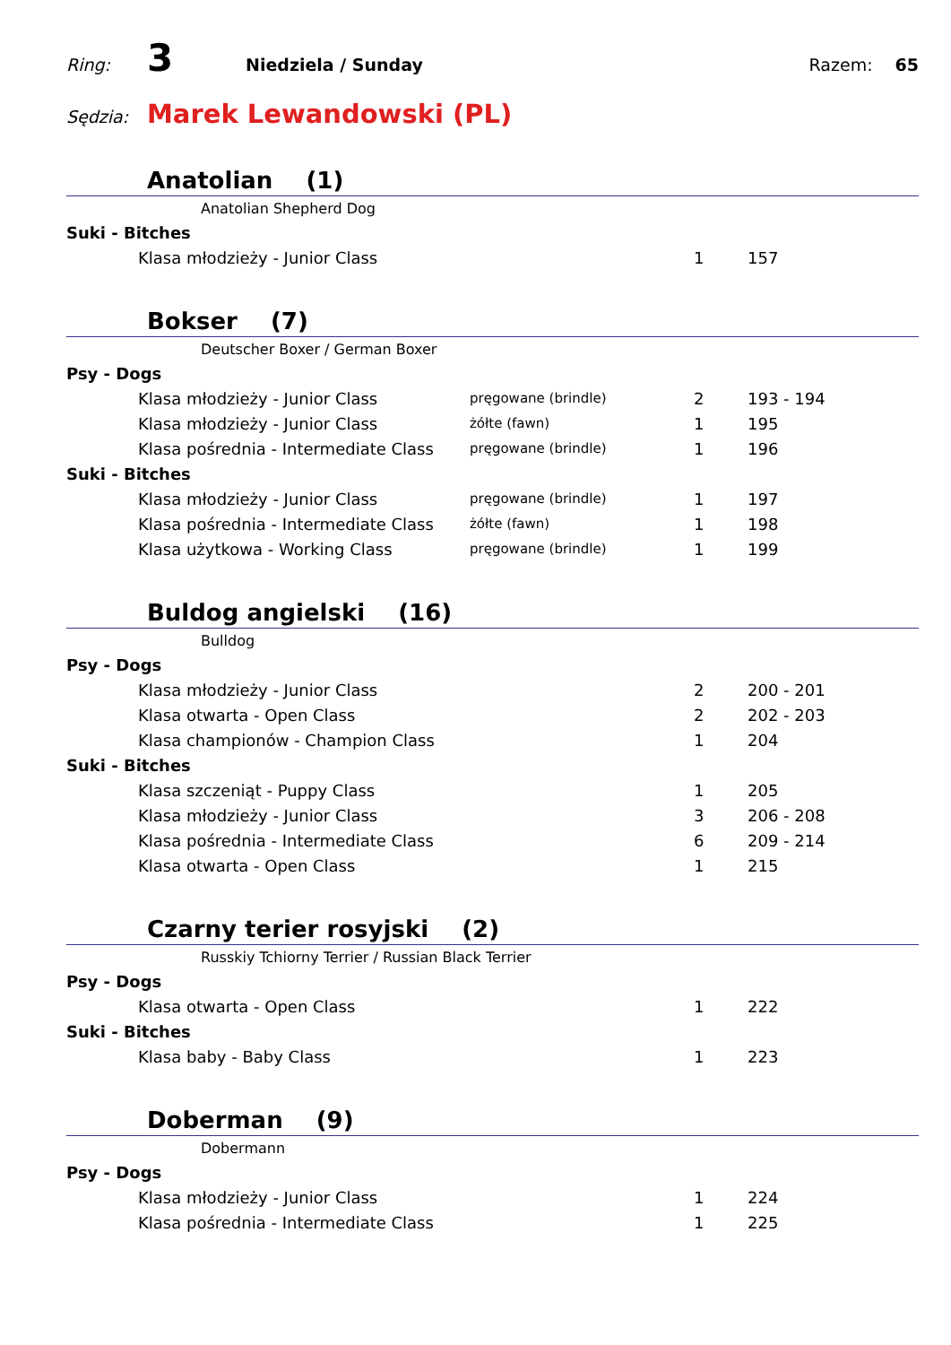Ring: 3 Niedziela / Sunday Razem: 65
Sędzia: Marek Lewandowski (PL)
Anatolian (1)
| Anatolian Shepherd Dog | | | |
| Suki - Bitches | | | |
| Klasa młodzieży - Junior Class | | 1 | 157 |
Bokser (7)
| Deutscher Boxer / German Boxer | | | |
| Psy - Dogs | | | |
| Klasa młodzieży - Junior Class | pręgowane (brindle) | 2 | 193 - 194 |
| Klasa młodzieży - Junior Class | żółte (fawn) | 1 | 195 |
| Klasa pośrednia - Intermediate Class | pręgowane (brindle) | 1 | 196 |
| Suki - Bitches | | | |
| Klasa młodzieży - Junior Class | pręgowane (brindle) | 1 | 197 |
| Klasa pośrednia - Intermediate Class | żółte (fawn) | 1 | 198 |
| Klasa użytkowa - Working Class | pręgowane (brindle) | 1 | 199 |
Buldog angielski (16)
| Bulldog | | | |
| Psy - Dogs | | | |
| Klasa młodzieży - Junior Class | | 2 | 200 - 201 |
| Klasa otwarta - Open Class | | 2 | 202 - 203 |
| Klasa championów - Champion Class | | 1 | 204 |
| Suki - Bitches | | | |
| Klasa szczeniąt - Puppy Class | | 1 | 205 |
| Klasa młodzieży - Junior Class | | 3 | 206 - 208 |
| Klasa pośrednia - Intermediate Class | | 6 | 209 - 214 |
| Klasa otwarta - Open Class | | 1 | 215 |
Czarny terier rosyjski (2)
| Russkiy Tchiorny Terrier / Russian Black Terrier | | | |
| Psy - Dogs | | | |
| Klasa otwarta - Open Class | | 1 | 222 |
| Suki - Bitches | | | |
| Klasa baby - Baby Class | | 1 | 223 |
Doberman (9)
| Dobermann | | | |
| Psy - Dogs | | | |
| Klasa młodzieży - Junior Class | | 1 | 224 |
| Klasa pośrednia - Intermediate Class | | 1 | 225 |